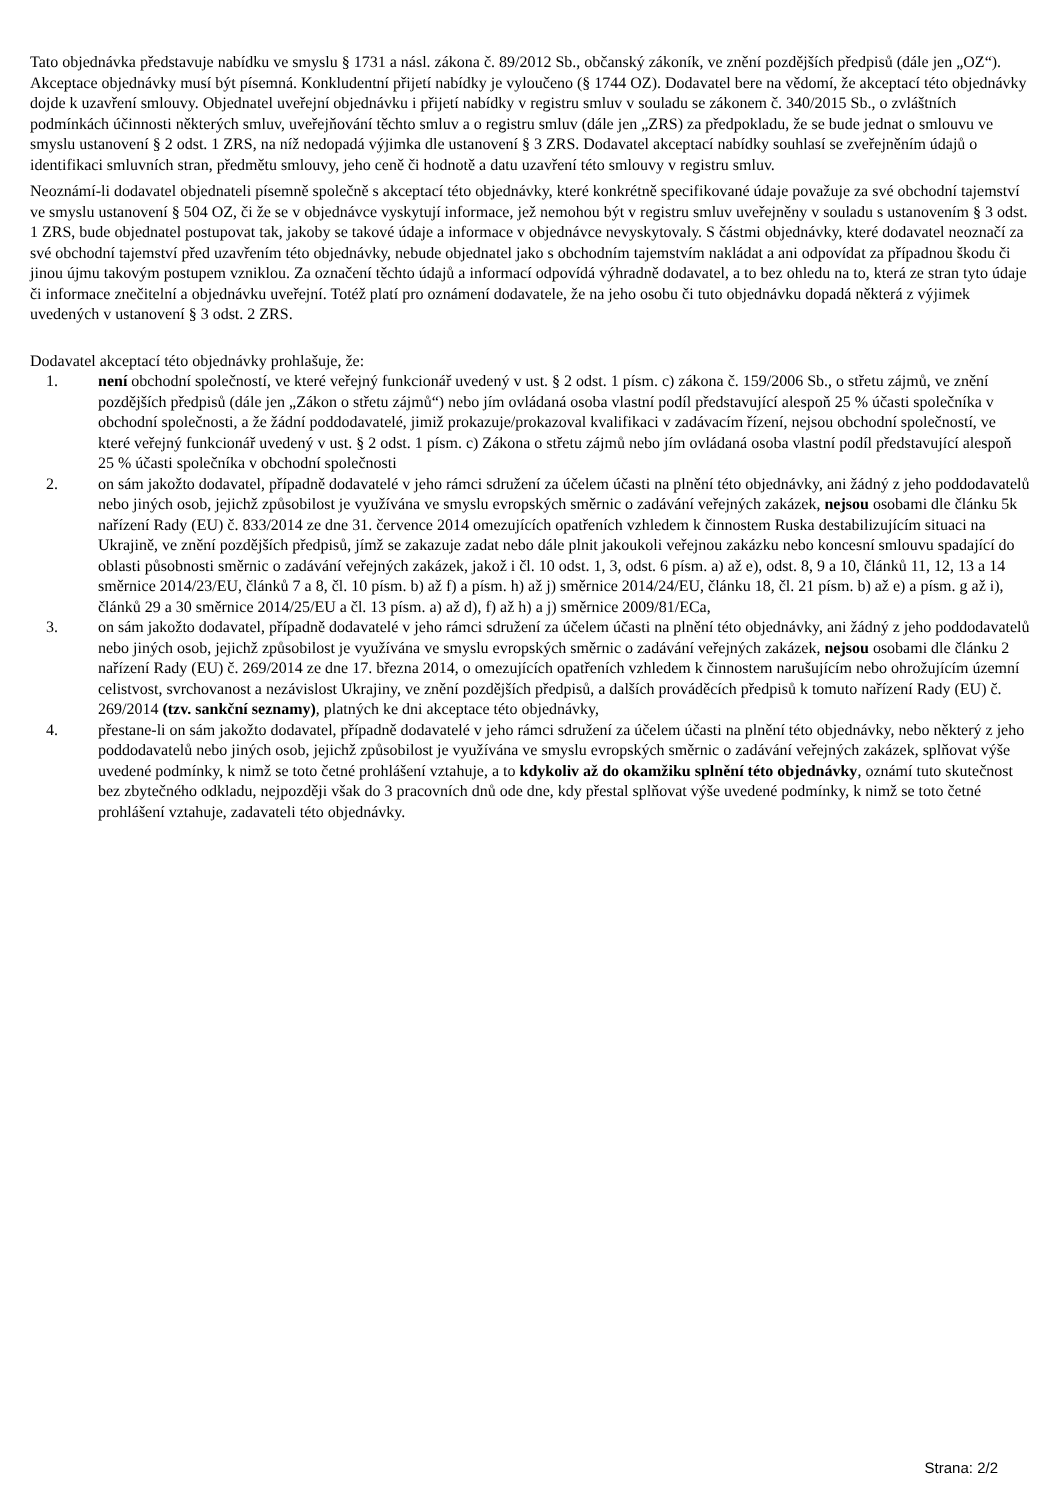Tato objednávka představuje nabídku ve smyslu § 1731 a násl. zákona č. 89/2012 Sb., občanský zákoník, ve znění pozdějších předpisů (dále jen „OZ“). Akceptace objednávky musí být písemná. Konkludentní přijetí nabídky je vyloučeno (§ 1744 OZ). Dodavatel bere na vědomí, že akceptací této objednávky dojde k uzavření smlouvy. Objednatel uveřejní objednávku i přijetí nabídky v registru smluv v souladu se zákonem č. 340/2015 Sb., o zvláštních podmínkách účinnosti některých smluv, uveřejňování těchto smluv a o registru smluv (dále jen „ZRS) za předpokladu, že se bude jednat o smlouvu ve smyslu ustanovení § 2 odst. 1 ZRS, na níž nedopadá výjimka dle ustanovení § 3 ZRS. Dodavatel akceptací nabídky souhlasí se zveřejněním údajů o identifikaci smluvních stran, předmětu smlouvy, jeho ceně či hodnotě a datu uzavření této smlouvy v registru smluv.
Neoznámí-li dodavatel objednateli písemně společně s akceptací této objednávky, které konkrétně specifikované údaje považuje za své obchodní tajemství ve smyslu ustanovení § 504 OZ, či že se v objednávce vyskytují informace, jež nemohou být v registru smluv uveřejněny v souladu s ustanovením § 3 odst. 1 ZRS, bude objednatel postupovat tak, jakoby se takové údaje a informace v objednávce nevyskytovaly. S částmi objednávky, které dodavatel neoznačí za své obchodní tajemství před uzavřením této objednávky, nebude objednatel jako s obchodním tajemstvím nakládat a ani odpovídat za případnou škodu či jinou újmu takovým postupem vzniklou. Za označení těchto údajů a informací odpovídá výhradně dodavatel, a to bez ohledu na to, která ze stran tyto údaje či informace znečitelní a objednávku uveřejní. Totéž platí pro oznámení dodavatele, že na jeho osobu či tuto objednávku dopadá některá z výjimek uvedených v ustanovení § 3 odst. 2 ZRS.
Dodavatel akceptací této objednávky prohlašuje, že:
1. není obchodní společností, ve které veřejný funkcionář uvedený v ust. § 2 odst. 1 písm. c) zákona č. 159/2006 Sb., o střetu zájmů, ve znění pozdějších předpisů (dále jen „Zákon o střetu zájmů“) nebo jím ovládaná osoba vlastní podíl představující alespoň 25 % účasti společníka v obchodní společnosti, a že žádní poddodavatelé, jimiž prokazuje/prokazoval kvalifikaci v zadávacím řízení, nejsou obchodní společností, ve které veřejný funkcionář uvedený v ust. § 2 odst. 1 písm. c) Zákona o střetu zájmů nebo jím ovládaná osoba vlastní podíl představující alespoň 25 % účasti společníka v obchodní společnosti
2. on sám jakožto dodavatel, případně dodavatelé v jeho rámci sdružení za účelem účasti na plnění této objednávky, ani žádný z jeho poddodavatelů nebo jiných osob, jejichž způsobilost je využívána ve smyslu evropských směrnic o zadávání veřejných zakázek, nejsou osobami dle článku 5k nařízení Rady (EU) č. 833/2014 ze dne 31. července 2014 omezujících opatřeních vzhledem k činnostem Ruska destabilizujícím situaci na Ukrajině, ve znění pozdějších předpisů, jímž se zakazuje zadat nebo dále plnit jakoukoli veřejnou zakázku nebo koncesní smlouvu spadající do oblasti působnosti směrnic o zadávání veřejných zakázek, jakož i čl. 10 odst. 1, 3, odst. 6 písm. a) až e), odst. 8, 9 a 10, článků 11, 12, 13 a 14 směrnice 2014/23/EU, článků 7 a 8, čl. 10 písm. b) až f) a písm. h) až j) směrnice 2014/24/EU, článku 18, čl. 21 písm. b) až e) a písm. g až i), článků 29 a 30 směrnice 2014/25/EU a čl. 13 písm. a) až d), f) až h) a j) směrnice 2009/81/ECa,
3. on sám jakožto dodavatel, případně dodavatelé v jeho rámci sdružení za účelem účasti na plnění této objednávky, ani žádný z jeho poddodavatelů nebo jiných osob, jejichž způsobilost je využívána ve smyslu evropských směrnic o zadávání veřejných zakázek, nejsou osobami dle článku 2 nařízení Rady (EU) č. 269/2014 ze dne 17. března 2014, o omezujících opatřeních vzhledem k činnostem narušujícím nebo ohrožujícím územní celistvost, svrchovanost a nezávislost Ukrajiny, ve znění pozdějších předpisů, a dalších prováděcích předpisů k tomuto nařízení Rady (EU) č. 269/2014 (tzv. sankční seznamy), platných ke dni akceptace této objednávky,
4. přestane-li on sám jakožto dodavatel, případně dodavatelé v jeho rámci sdružení za účelem účasti na plnění této objednávky, nebo některý z jeho poddodavatelů nebo jiných osob, jejichž způsobilost je využívána ve smyslu evropských směrnic o zadávání veřejných zakázek, splňovat výše uvedené podmínky, k nimž se toto četné prohlášení vztahuje, a to kdykoliv až do okamžiku splnění této objednávky, oznámí tuto skutečnost bez zbytečného odkladu, nejpozději však do 3 pracovních dnů ode dne, kdy přestal splňovat výše uvedené podmínky, k nimž se toto četné prohlášení vztahuje, zadavateli této objednávky.
Strana: 2/2